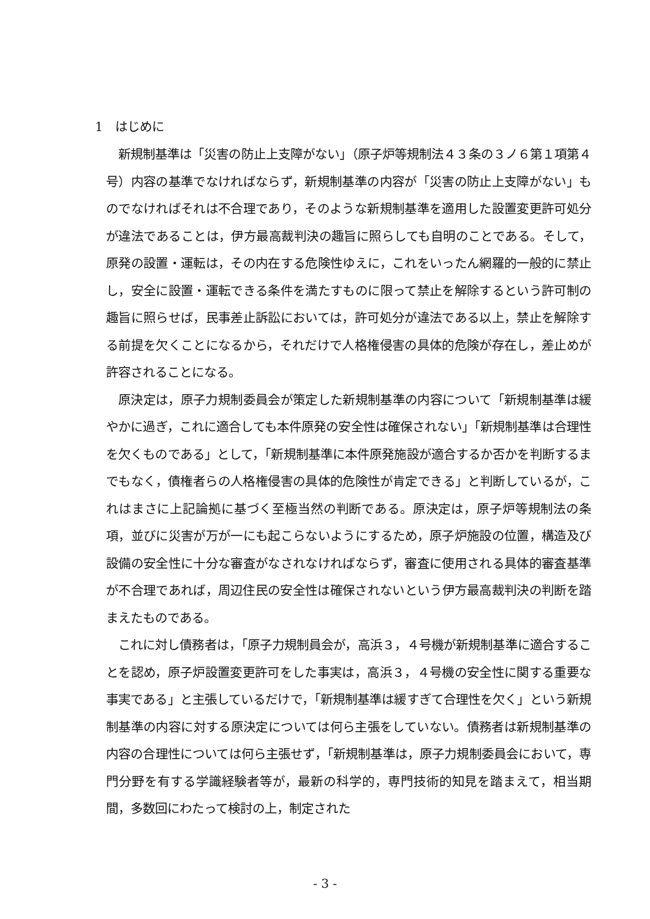1　はじめに
新規制基準は「災害の防止上支障がない」（原子炉等規制法４３条の３ノ６第１項第４号）内容の基準でなければならず，新規制基準の内容が「災害の防止上支障がない」ものでなければそれは不合理であり，そのような新規制基準を適用した設置変更許可処分が違法であることは，伊方最高裁判決の趣旨に照らしても自明のことである。そして，原発の設置・運転は，その内在する危険性ゆえに，これをいったん網羅的一般的に禁止し，安全に設置・運転できる条件を満たすものに限って禁止を解除するという許可制の趣旨に照らせば，民事差止訴訟においては，許可処分が違法である以上，禁止を解除する前提を欠くことになるから，それだけで人格権侵害の具体的危険が存在し，差止めが許容されることになる。
原決定は，原子力規制委員会が策定した新規制基準の内容について「新規制基準は緩やかに過ぎ，これに適合しても本件原発の安全性は確保されない」「新規制基準は合理性を欠くものである」として，「新規制基準に本件原発施設が適合するか否かを判断するまでもなく，債権者らの人格権侵害の具体的危険性が肯定できる」と判断しているが，これはまさに上記論拠に基づく至極当然の判断である。原決定は，原子炉等規制法の条項，並びに災害が万が一にも起こらないようにするため，原子炉施設の位置，構造及び設備の安全性に十分な審査がなされなければならず，審査に使用される具体的審査基準が不合理であれば，周辺住民の安全性は確保されないという伊方最高裁判決の判断を踏まえたものである。
これに対し債務者は，「原子力規制員会が，高浜３，４号機が新規制基準に適合することを認め，原子炉設置変更許可をした事実は，高浜３，４号機の安全性に関する重要な事実である」と主張しているだけで，「新規制基準は緩すぎて合理性を欠く」という新規制基準の内容に対する原決定については何ら主張をしていない。債務者は新規制基準の内容の合理性については何ら主張せず，「新規制基準は，原子力規制委員会において，専門分野を有する学識経験者等が，最新の科学的，専門技術的知見を踏まえて，相当期間，多数回にわたって検討の上，制定された
- 3 -